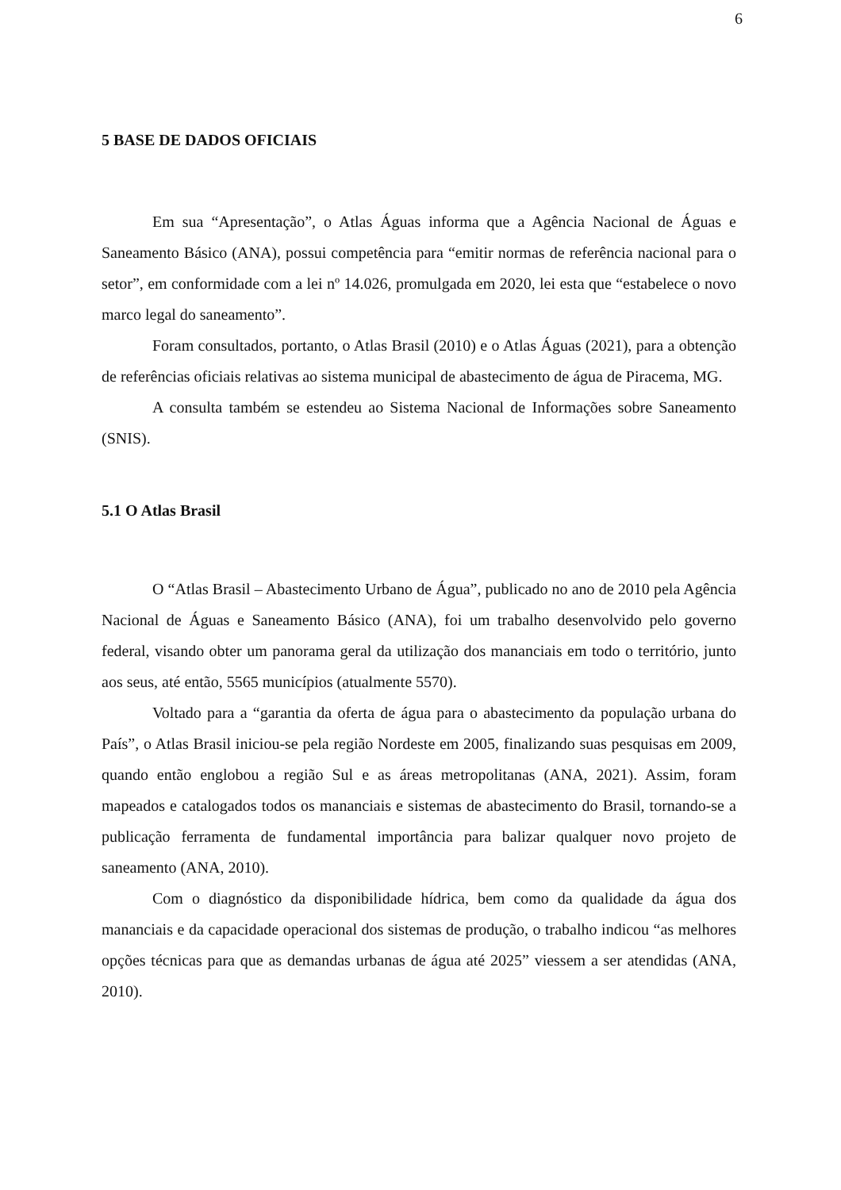6
5 BASE DE DADOS OFICIAIS
Em sua “Apresentação”, o Atlas Águas informa que a Agência Nacional de Águas e Saneamento Básico (ANA), possui competência para “emitir normas de referência nacional para o setor”, em conformidade com a lei nº 14.026, promulgada em 2020, lei esta que “estabelece o novo marco legal do saneamento”.
Foram consultados, portanto, o Atlas Brasil (2010) e o Atlas Águas (2021), para a obtenção de referências oficiais relativas ao sistema municipal de abastecimento de água de Piracema, MG.
A consulta também se estendeu ao Sistema Nacional de Informações sobre Saneamento (SNIS).
5.1 O Atlas Brasil
O “Atlas Brasil – Abastecimento Urbano de Água”, publicado no ano de 2010 pela Agência Nacional de Águas e Saneamento Básico (ANA), foi um trabalho desenvolvido pelo governo federal, visando obter um panorama geral da utilização dos mananciais em todo o território, junto aos seus, até então, 5565 municípios (atualmente 5570).
Voltado para a “garantia da oferta de água para o abastecimento da população urbana do País”, o Atlas Brasil iniciou-se pela região Nordeste em 2005, finalizando suas pesquisas em 2009, quando então englobou a região Sul e as áreas metropolitanas (ANA, 2021). Assim, foram mapeados e catalogados todos os mananciais e sistemas de abastecimento do Brasil, tornando-se a publicação ferramenta de fundamental importância para balizar qualquer novo projeto de saneamento (ANA, 2010).
Com o diagnóstico da disponibilidade hídrica, bem como da qualidade da água dos mananciais e da capacidade operacional dos sistemas de produção, o trabalho indicou “as melhores opções técnicas para que as demandas urbanas de água até 2025” viessem a ser atendidas (ANA, 2010).